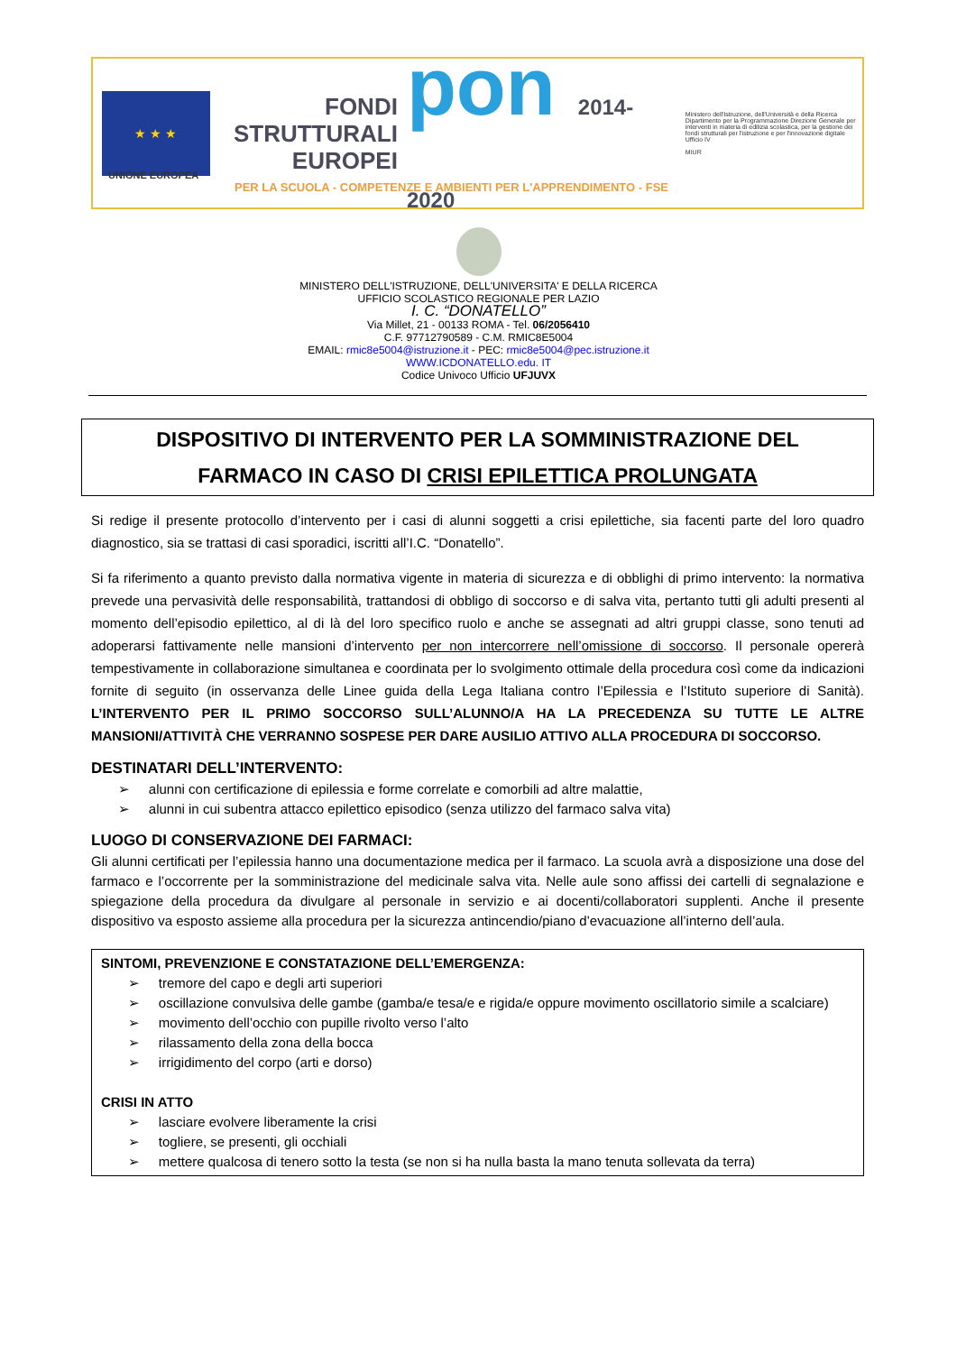★ ★ ★
FONDI
STRUTTURALI
EUROPEI
pon 2014-2020
Ministero dell'Istruzione, dell'Università e della Ricerca Dipartimento per la Programmazione Direzione Generale per interventi in materia di edilizia scolastica, per la gestione dei fondi strutturali per l'istruzione e per l'innovazione digitale Ufficio IV
MIUR
UNIONE EUROPEA
PER LA SCUOLA - COMPETENZE E AMBIENTI PER L'APPRENDIMENTO - FSE
MINISTERO DELL'ISTRUZIONE, DELL'UNIVERSITA' E DELLA RICERCA
UFFICIO SCOLASTICO REGIONALE PER LAZIO
I. C. “DONATELLO”
Via Millet, 21 - 00133 ROMA - Tel. 06/2056410
C.F. 97712790589 - C.M. RMIC8E5004
EMAIL: rmic8e5004@istruzione.it - PEC: rmic8e5004@pec.istruzione.it
WWW.ICDONATELLO.edu. IT
Codice Univoco Ufficio UFJUVX
DISPOSITIVO DI INTERVENTO PER LA SOMMINISTRAZIONE DEL
FARMACO IN CASO DI CRISI EPILETTICA PROLUNGATA
Si redige il presente protocollo d’intervento per i casi di alunni soggetti a crisi epilettiche, sia facenti parte del loro quadro diagnostico, sia se trattasi di casi sporadici, iscritti all’I.C. “Donatello”.
Si fa riferimento a quanto previsto dalla normativa vigente in materia di sicurezza e di obblighi di primo intervento: la normativa prevede una pervasività delle responsabilità, trattandosi di obbligo di soccorso e di salva vita, pertanto tutti gli adulti presenti al momento dell’episodio epilettico, al di là del loro specifico ruolo e anche se assegnati ad altri gruppi classe, sono tenuti ad adoperarsi fattivamente nelle mansioni d’intervento per non intercorrere nell’omissione di soccorso. Il personale opererà tempestivamente in collaborazione simultanea e coordinata per lo svolgimento ottimale della procedura così come da indicazioni fornite di seguito (in osservanza delle Linee guida della Lega Italiana contro l’Epilessia e l’Istituto superiore di Sanità). L’INTERVENTO PER IL PRIMO SOCCORSO SULL’ALUNNO/A HA LA PRECEDENZA SU TUTTE LE ALTRE MANSIONI/ATTIVITÀ CHE VERRANNO SOSPESE PER DARE AUSILIO ATTIVO ALLA PROCEDURA DI SOCCORSO.
DESTINATARI DELL’INTERVENTO:
➢ alunni con certificazione di epilessia e forme correlate e comorbili ad altre malattie,
➢ alunni in cui subentra attacco epilettico episodico (senza utilizzo del farmaco salva vita)
LUOGO DI CONSERVAZIONE DEI FARMACI:
Gli alunni certificati per l’epilessia hanno una documentazione medica per il farmaco. La scuola avrà a disposizione una dose del farmaco e l’occorrente per la somministrazione del medicinale salva vita. Nelle aule sono affissi dei cartelli di segnalazione e spiegazione della procedura da divulgare al personale in servizio e ai docenti/collaboratori supplenti. Anche il presente dispositivo va esposto assieme alla procedura per la sicurezza antincendio/piano d’evacuazione all’interno dell’aula.
SINTOMI, PREVENZIONE E CONSTATAZIONE DELL’EMERGENZA:
➢ tremore del capo e degli arti superiori
➢ oscillazione convulsiva delle gambe (gamba/e tesa/e e rigida/e oppure movimento oscillatorio simile a scalciare)
➢ movimento dell’occhio con pupille rivolto verso l’alto
➢ rilassamento della zona della bocca
➢ irrigidimento del corpo (arti e dorso)
CRISI IN ATTO
➢ lasciare evolvere liberamente la crisi
➢ togliere, se presenti, gli occhiali
➢ mettere qualcosa di tenero sotto la testa (se non si ha nulla basta la mano tenuta sollevata da terra)